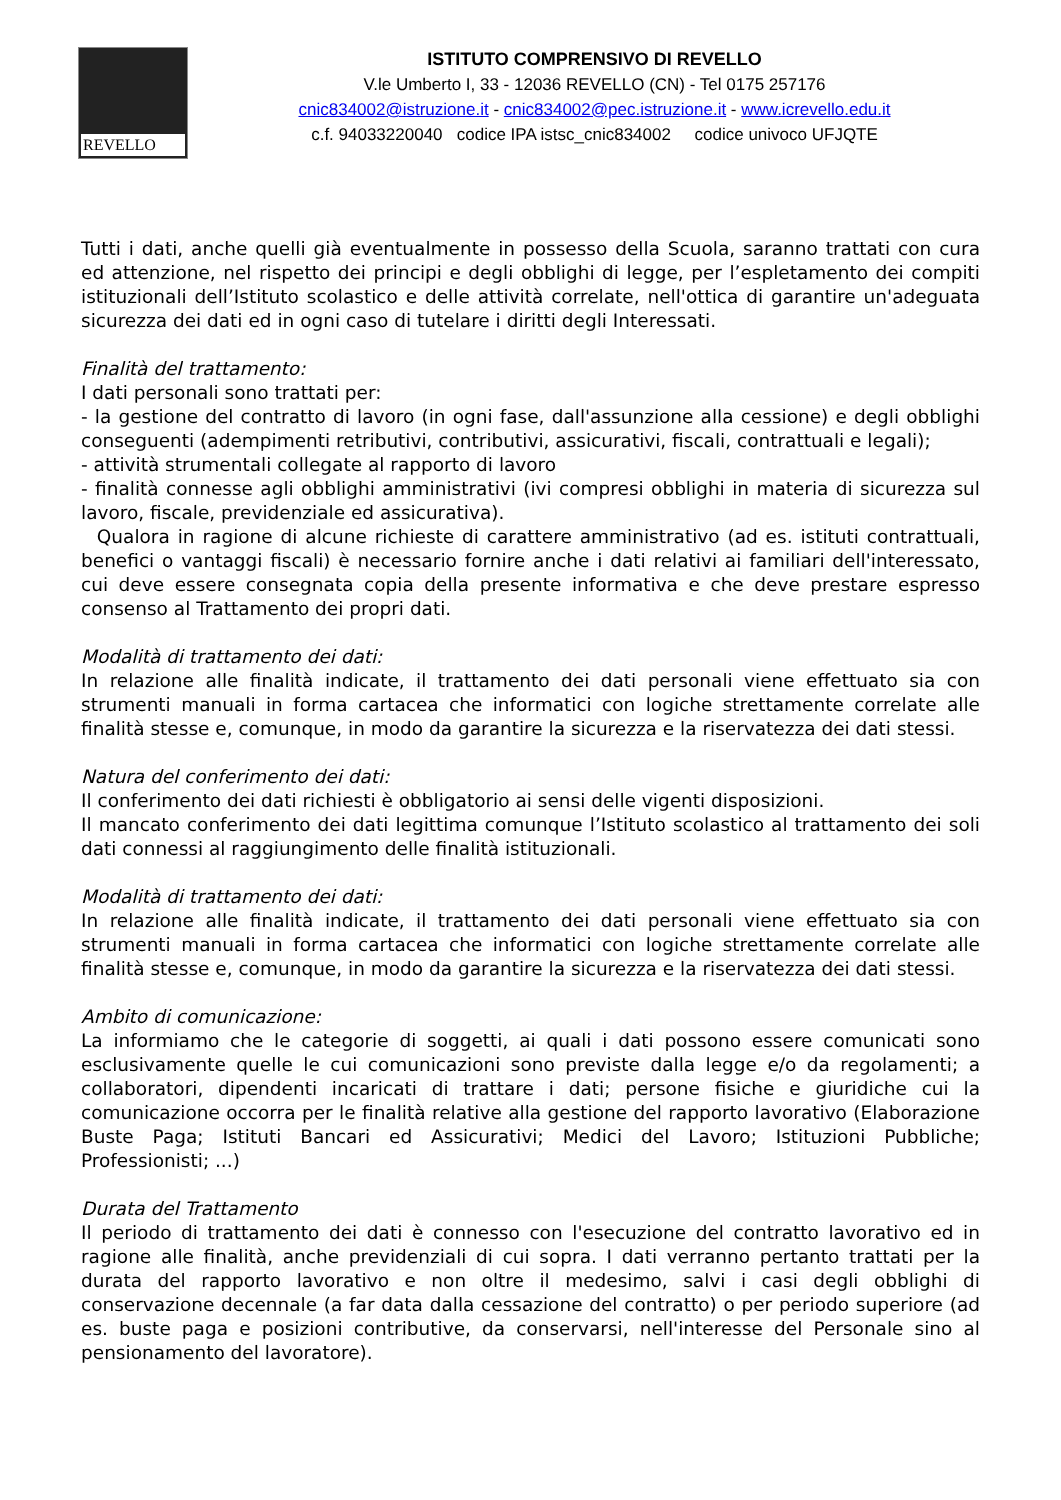REVELLO
ISTITUTO COMPRENSIVO DI REVELLO
V.le Umberto I, 33 - 12036 REVELLO (CN) - Tel 0175 257176
cnic834002@istruzione.it - cnic834002@pec.istruzione.it - www.icrevello.edu.it
c.f. 94033220040 codice IPA istsc_cnic834002 codice univoco UFJQTE
Tutti i dati, anche quelli già eventualmente in possesso della Scuola, saranno trattati con cura ed attenzione, nel rispetto dei principi e degli obblighi di legge, per l’espletamento dei compiti istituzionali dell’Istituto scolastico e delle attività correlate, nell'ottica di garantire un'adeguata sicurezza dei dati ed in ogni caso di tutelare i diritti degli Interessati.
Finalità del trattamento:
I dati personali sono trattati per:
- la gestione del contratto di lavoro (in ogni fase, dall'assunzione alla cessione) e degli obblighi conseguenti (adempimenti retributivi, contributivi, assicurativi, fiscali, contrattuali e legali);
- attività strumentali collegate al rapporto di lavoro
- finalità connesse agli obblighi amministrativi (ivi compresi obblighi in materia di sicurezza sul lavoro, fiscale, previdenziale ed assicurativa).
Qualora in ragione di alcune richieste di carattere amministrativo (ad es. istituti contrattuali, benefici o vantaggi fiscali) è necessario fornire anche i dati relativi ai familiari dell'interessato, cui deve essere consegnata copia della presente informativa e che deve prestare espresso consenso al Trattamento dei propri dati.
Modalità di trattamento dei dati:
In relazione alle finalità indicate, il trattamento dei dati personali viene effettuato sia con strumenti manuali in forma cartacea che informatici con logiche strettamente correlate alle finalità stesse e, comunque, in modo da garantire la sicurezza e la riservatezza dei dati stessi.
Natura del conferimento dei dati:
Il conferimento dei dati richiesti è obbligatorio ai sensi delle vigenti disposizioni.
Il mancato conferimento dei dati legittima comunque l’Istituto scolastico al trattamento dei soli dati connessi al raggiungimento delle finalità istituzionali.
Modalità di trattamento dei dati:
In relazione alle finalità indicate, il trattamento dei dati personali viene effettuato sia con strumenti manuali in forma cartacea che informatici con logiche strettamente correlate alle finalità stesse e, comunque, in modo da garantire la sicurezza e la riservatezza dei dati stessi.
Ambito di comunicazione:
La informiamo che le categorie di soggetti, ai quali i dati possono essere comunicati sono esclusivamente quelle le cui comunicazioni sono previste dalla legge e/o da regolamenti; a collaboratori, dipendenti incaricati di trattare i dati; persone fisiche e giuridiche cui la comunicazione occorra per le finalità relative alla gestione del rapporto lavorativo (Elaborazione Buste Paga; Istituti Bancari ed Assicurativi; Medici del Lavoro; Istituzioni Pubbliche; Professionisti; ...)
Durata del Trattamento
Il periodo di trattamento dei dati è connesso con l'esecuzione del contratto lavorativo ed in ragione alle finalità, anche previdenziali di cui sopra. I dati verranno pertanto trattati per la durata del rapporto lavorativo e non oltre il medesimo, salvi i casi degli obblighi di conservazione decennale (a far data dalla cessazione del contratto) o per periodo superiore (ad es. buste paga e posizioni contributive, da conservarsi, nell'interesse del Personale sino al pensionamento del lavoratore).